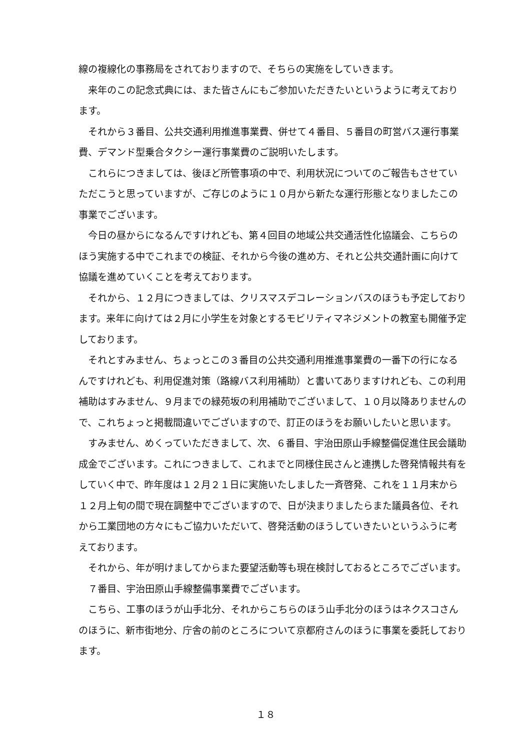線の複線化の事務局をされておりますので、そちらの実施をしていきます。
来年のこの記念式典には、また皆さんにもご参加いただきたいというように考えております。
それから３番目、公共交通利用推進事業費、併せて４番目、５番目の町営バス運行事業費、デマンド型乗合タクシー運行事業費のご説明いたします。
これらにつきましては、後ほど所管事項の中で、利用状況についてのご報告もさせていただこうと思っていますが、ご存じのように１０月から新たな運行形態となりましたこの事業でございます。
今日の昼からになるんですけれども、第４回目の地域公共交通活性化協議会、こちらのほう実施する中でこれまでの検証、それから今後の進め方、それと公共交通計画に向けて協議を進めていくことを考えております。
それから、１２月につきましては、クリスマスデコレーションバスのほうも予定しております。来年に向けては２月に小学生を対象とするモビリティマネジメントの教室も開催予定しております。
それとすみません、ちょっとこの３番目の公共交通利用推進事業費の一番下の行になるんですけれども、利用促進対策（路線バス利用補助）と書いてありますけれども、この利用補助はすみません、９月までの緑苑坂の利用補助でございまして、１０月以降ありませんので、これちょっと掲載間違いでございますので、訂正のほうをお願いしたいと思います。
すみません、めくっていただきまして、次、６番目、宇治田原山手線整備促進住民会議助成金でございます。これにつきまして、これまでと同様住民さんと連携した啓発情報共有をしていく中で、昨年度は１２月２１日に実施いたしました一斉啓発、これを１１月末から１２月上旬の間で現在調整中でございますので、日が決まりましたらまた議員各位、それから工業団地の方々にもご協力いただいて、啓発活動のほうしていきたいというふうに考えております。
それから、年が明けましてからまた要望活動等も現在検討しておるところでございます。
７番目、宇治田原山手線整備事業費でございます。
こちら、工事のほうが山手北分、それからこちらのほう山手北分のほうはネクスコさんのほうに、新市街地分、庁舎の前のところについて京都府さんのほうに事業を委託しております。
１８